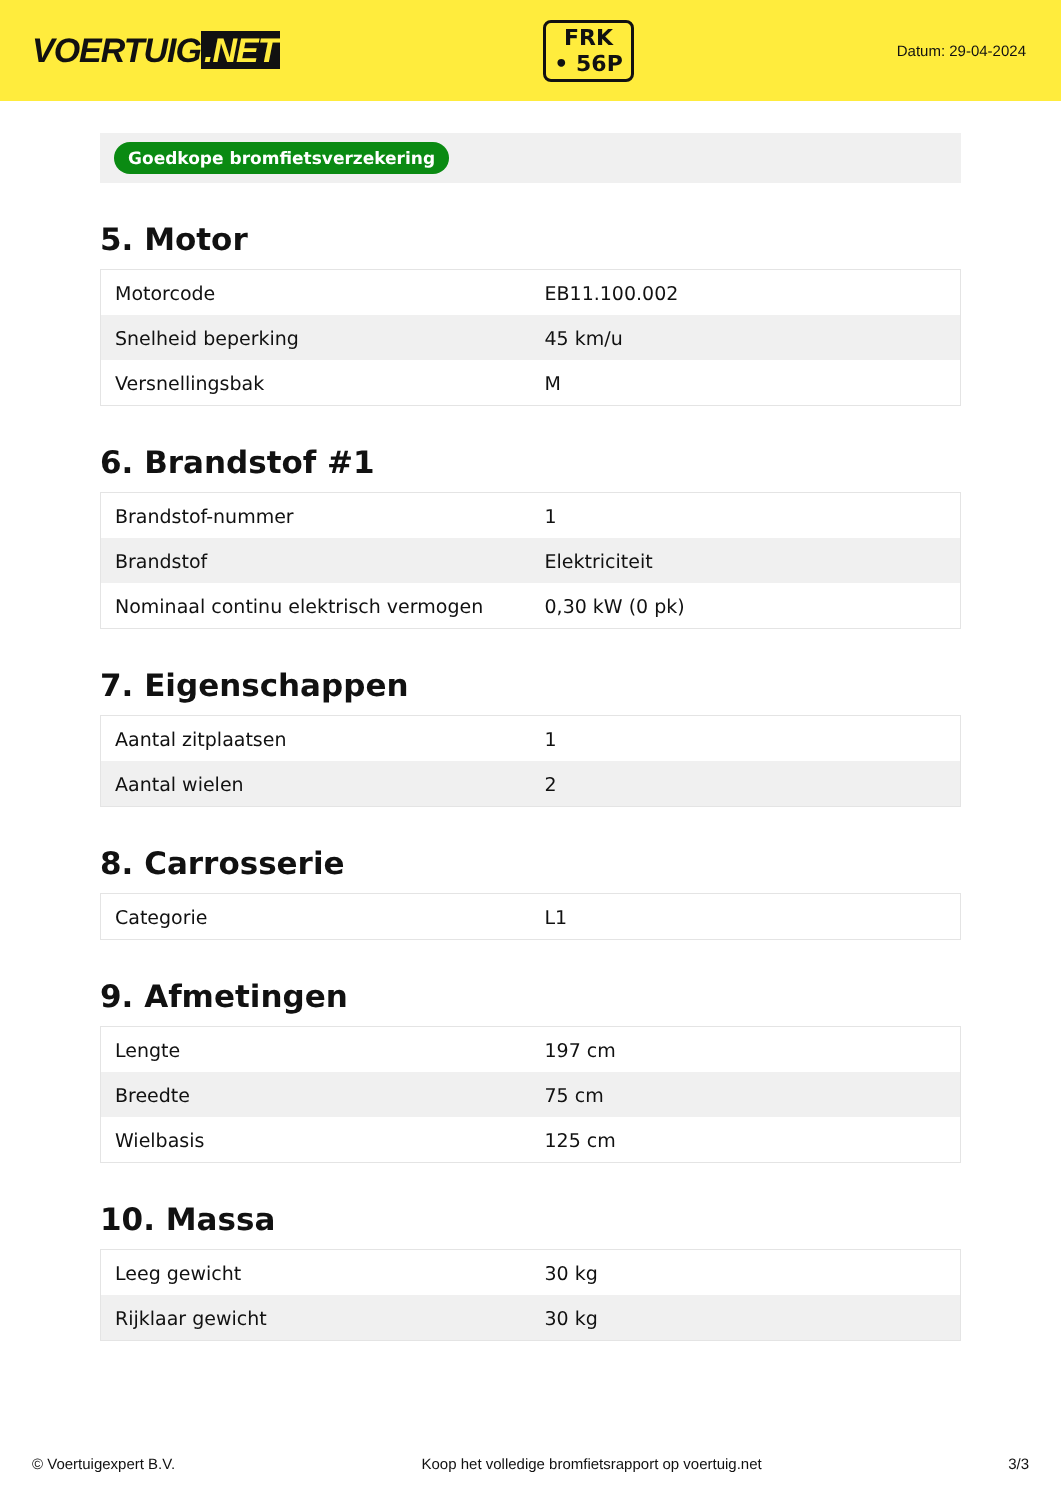VOERTUIG.NET
FRK
• 56P
Datum: 29-04-2024
Goedkope bromfietsverzekering
5. Motor
| Motorcode | EB11.100.002 |
| Snelheid beperking | 45 km/u |
| Versnellingsbak | M |
6. Brandstof #1
| Brandstof-nummer | 1 |
| Brandstof | Elektriciteit |
| Nominaal continu elektrisch vermogen | 0,30 kW (0 pk) |
7. Eigenschappen
| Aantal zitplaatsen | 1 |
| Aantal wielen | 2 |
8. Carrosserie
| Categorie | L1 |
9. Afmetingen
| Lengte | 197 cm |
| Breedte | 75 cm |
| Wielbasis | 125 cm |
10. Massa
| Leeg gewicht | 30 kg |
| Rijklaar gewicht | 30 kg |
© Voertuigexpert B.V. Koop het volledige bromfietsrapport op voertuig.net 3/3